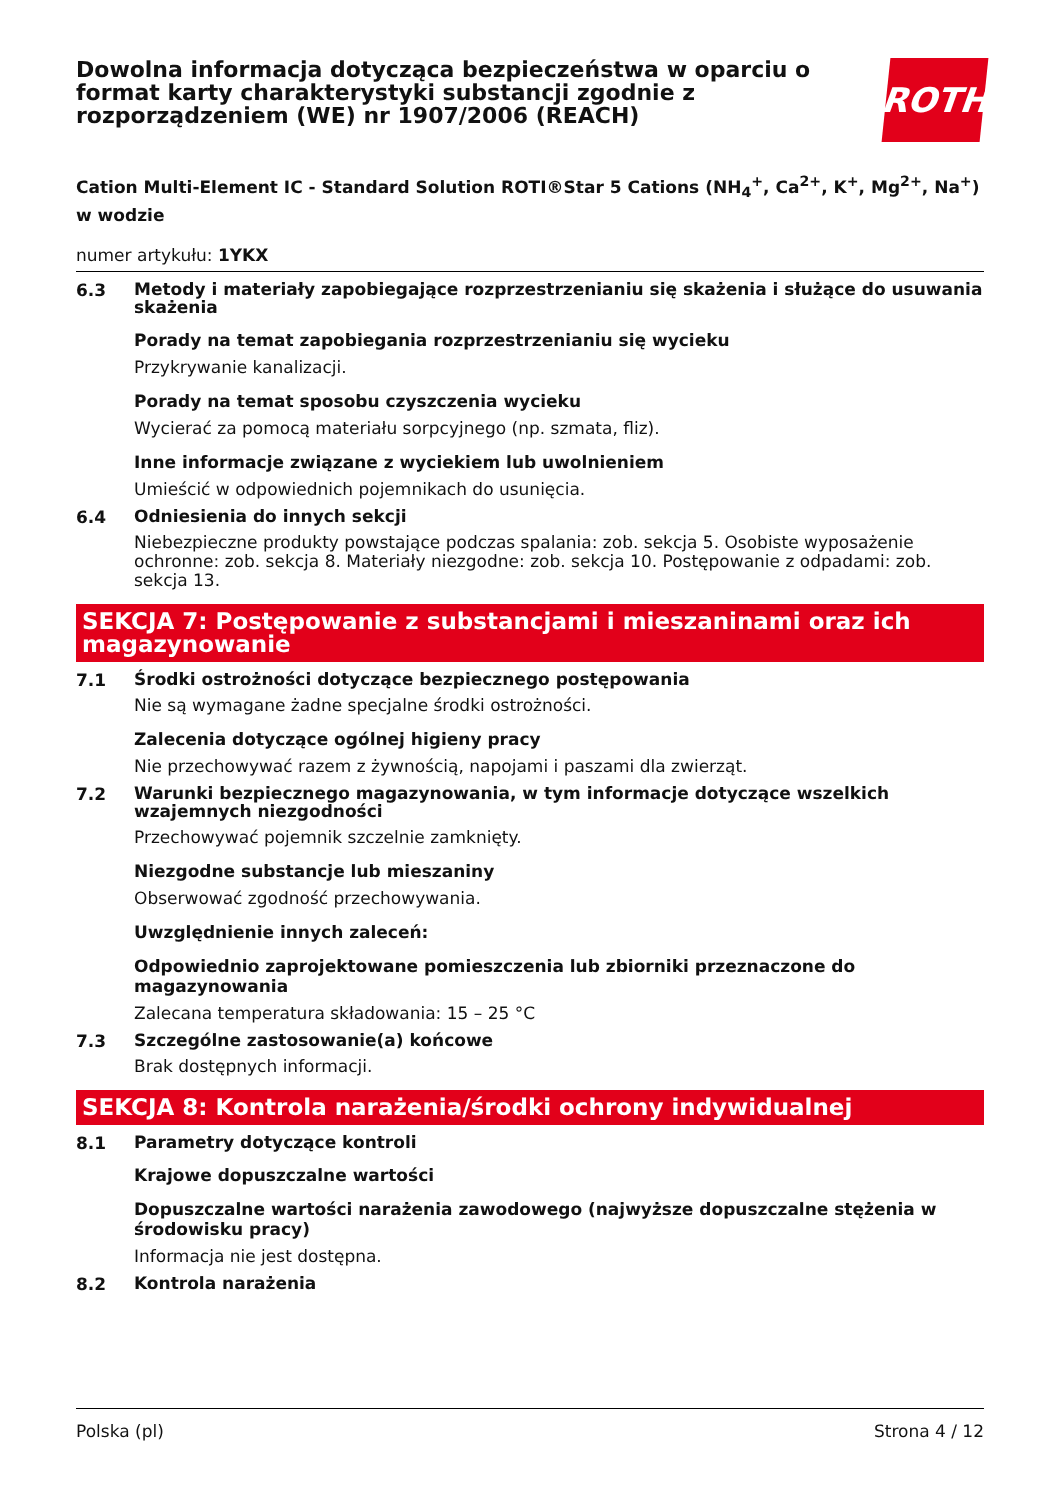Dowolna informacja dotycząca bezpieczeństwa w oparciu o format karty charakterystyki substancji zgodnie z rozporządzeniem (WE) nr 1907/2006 (REACH)
ROTH
Cation Multi-Element IC - Standard Solution ROTI®Star 5 Cations (NH<sub>4</sub><sup>+</sup>, Ca<sup>2+</sup>, K<sup>+</sup>, Mg<sup>2+</sup>, Na<sup>+</sup>) w wodzie
numer artykułu: 1YKX
6.3
Metody i materiały zapobiegające rozprzestrzenianiu się skażenia i służące do usuwania skażenia
Porady na temat zapobiegania rozprzestrzenianiu się wycieku
Przykrywanie kanalizacji.
Porady na temat sposobu czyszczenia wycieku
Wycierać za pomocą materiału sorpcyjnego (np. szmata, fliz).
Inne informacje związane z wyciekiem lub uwolnieniem
Umieścić w odpowiednich pojemnikach do usunięcia.
6.4
Odniesienia do innych sekcji
Niebezpieczne produkty powstające podczas spalania: zob. sekcja 5. Osobiste wyposażenie ochronne: zob. sekcja 8. Materiały niezgodne: zob. sekcja 10. Postępowanie z odpadami: zob. sekcja 13.
SEKCJA 7: Postępowanie z substancjami i mieszaninami oraz ich magazynowanie
7.1
Środki ostrożności dotyczące bezpiecznego postępowania
Nie są wymagane żadne specjalne środki ostrożności.
Zalecenia dotyczące ogólnej higieny pracy
Nie przechowywać razem z żywnością, napojami i paszami dla zwierząt.
7.2
Warunki bezpiecznego magazynowania, w tym informacje dotyczące wszelkich wzajemnych niezgodności
Przechowywać pojemnik szczelnie zamknięty.
Niezgodne substancje lub mieszaniny
Obserwować zgodność przechowywania.
Uwzględnienie innych zaleceń:
Odpowiednio zaprojektowane pomieszczenia lub zbiorniki przeznaczone do magazynowania
Zalecana temperatura składowania: 15 – 25 °C
7.3
Szczególne zastosowanie(a) końcowe
Brak dostępnych informacji.
SEKCJA 8: Kontrola narażenia/środki ochrony indywidualnej
8.1
Parametry dotyczące kontroli
Krajowe dopuszczalne wartości
Dopuszczalne wartości narażenia zawodowego (najwyższe dopuszczalne stężenia w środowisku pracy)
Informacja nie jest dostępna.
8.2
Kontrola narażenia
Polska (pl) Strona 4 / 12